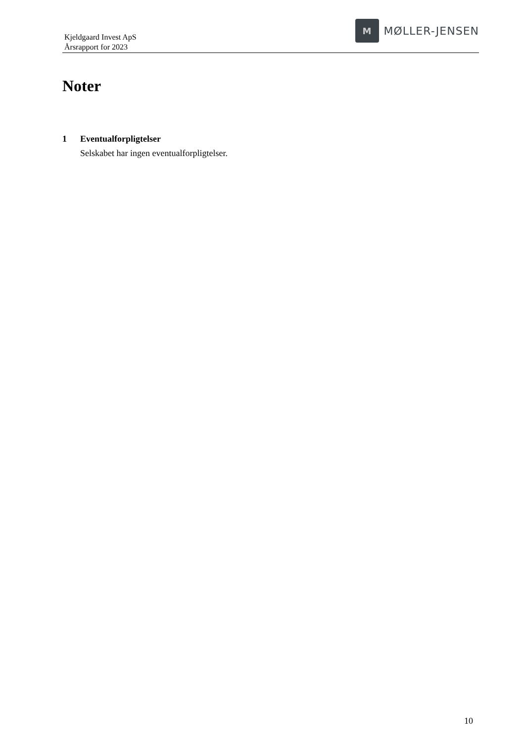Kjeldgaard Invest ApS
Årsrapport for 2023
M
MØLLER-JENSEN
Noter
1 Eventualforpligtelser
Selskabet har ingen eventualforpligtelser.
10